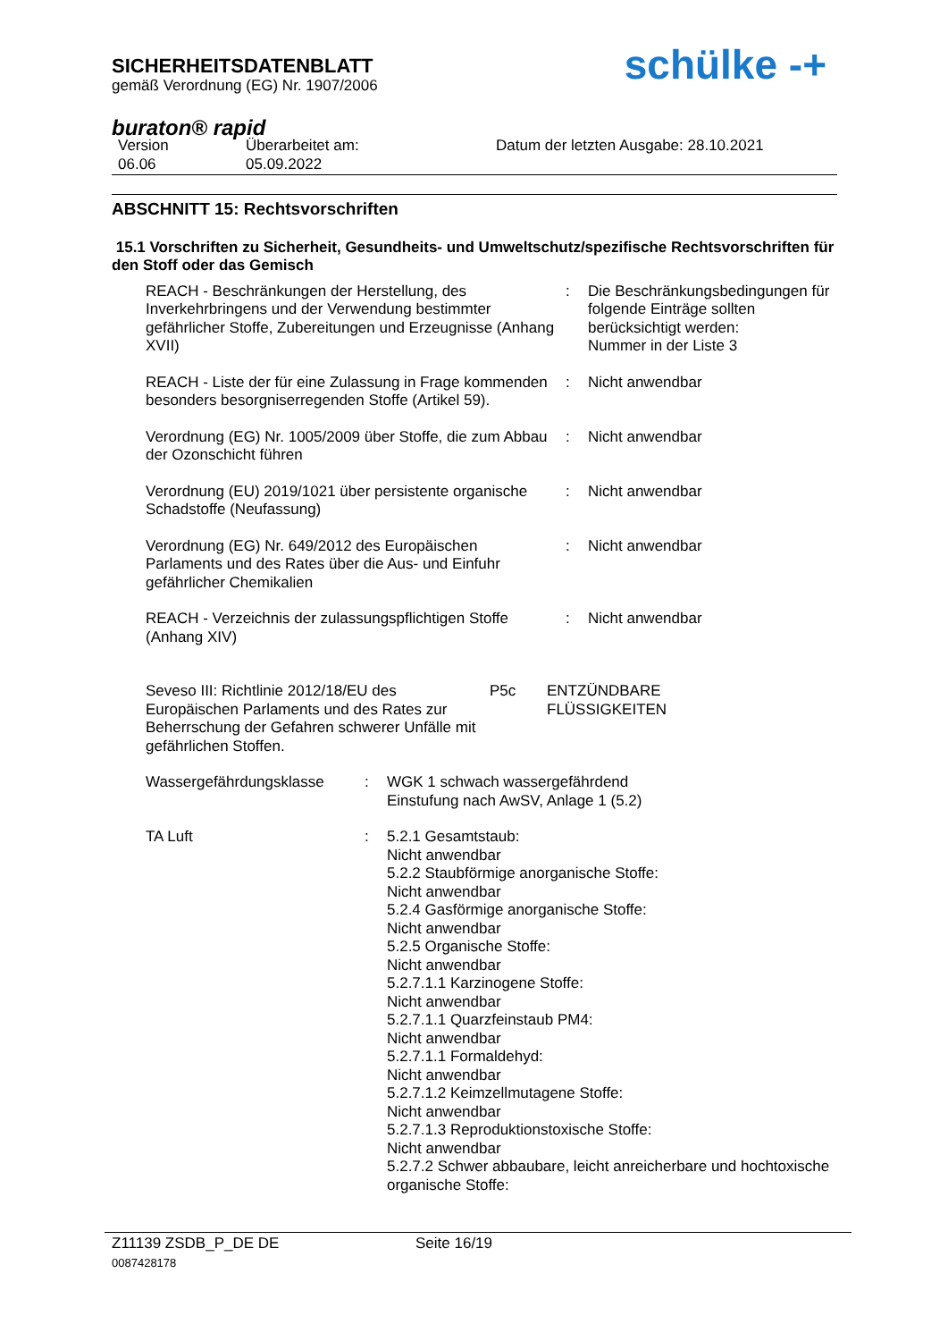SICHERHEITSDATENBLATT
gemäß Verordnung (EG) Nr. 1907/2006
schülke -+
buraton® rapid
Version
06.06
Überarbeitet am:
05.09.2022
Datum der letzten Ausgabe: 28.10.2021
ABSCHNITT 15: Rechtsvorschriften
15.1 Vorschriften zu Sicherheit, Gesundheits- und Umweltschutz/spezifische Rechtsvorschriften für den Stoff oder das Gemisch
| REACH - Beschränkungen der Herstellung, des Inverkehrbringens und der Verwendung bestimmter gefährlicher Stoffe, Zubereitungen und Erzeugnisse (Anhang XVII) | : | Die Beschränkungsbedingungen für folgende Einträge sollten berücksichtigt werden: Nummer in der Liste 3 |
| REACH - Liste der für eine Zulassung in Frage kommenden besonders besorgniserregenden Stoffe (Artikel 59). | : | Nicht anwendbar |
| Verordnung (EG) Nr. 1005/2009 über Stoffe, die zum Abbau der Ozonschicht führen | : | Nicht anwendbar |
| Verordnung (EU) 2019/1021 über persistente organische Schadstoffe (Neufassung) | : | Nicht anwendbar |
| Verordnung (EG) Nr. 649/2012 des Europäischen Parlaments und des Rates über die Aus- und Einfuhr gefährlicher Chemikalien | : | Nicht anwendbar |
| REACH - Verzeichnis der zulassungspflichtigen Stoffe (Anhang XIV) | : | Nicht anwendbar |
| Seveso III: Richtlinie 2012/18/EU des Europäischen Parlaments und des Rates zur Beherrschung der Gefahren schwerer Unfälle mit gefährlichen Stoffen. | P5c | ENTZÜNDBARE FLÜSSIGKEITEN |
| Wassergefährdungsklasse | : | WGK 1 schwach wassergefährdend Einstufung nach AwSV, Anlage 1 (5.2) |
| TA Luft | : | 5.2.1 Gesamtstaub: Nicht anwendbar 5.2.2 Staubförmige anorganische Stoffe: Nicht anwendbar 5.2.4 Gasförmige anorganische Stoffe: Nicht anwendbar 5.2.5 Organische Stoffe: Nicht anwendbar 5.2.7.1.1 Karzinogene Stoffe: Nicht anwendbar 5.2.7.1.1 Quarzfeinstaub PM4: Nicht anwendbar 5.2.7.1.1 Formaldehyd: Nicht anwendbar 5.2.7.1.2 Keimzellmutagene Stoffe: Nicht anwendbar 5.2.7.1.3 Reproduktionstoxische Stoffe: Nicht anwendbar 5.2.7.2 Schwer abbaubare, leicht anreicherbare und hochtoxische organische Stoffe: |
Z11139 ZSDB_P_DE DE
0087428178
Seite 16/19